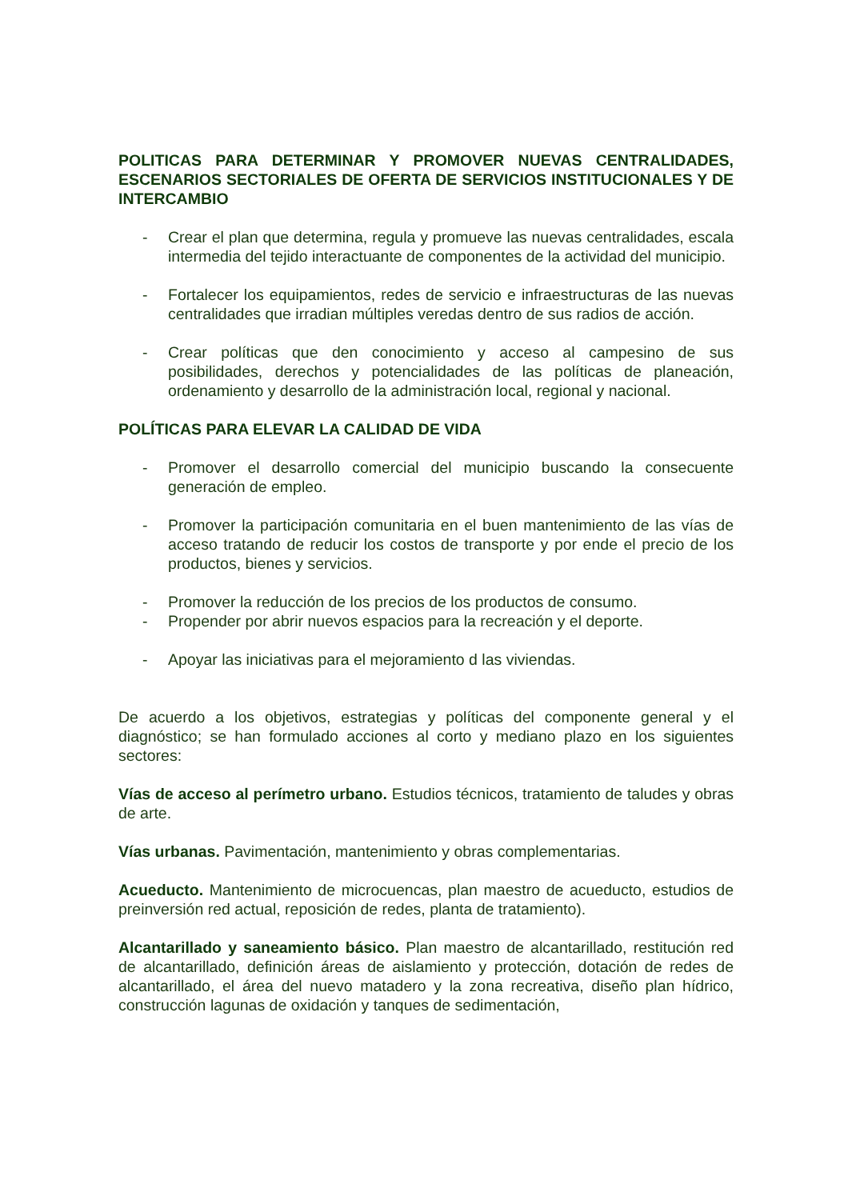POLITICAS PARA DETERMINAR Y PROMOVER NUEVAS CENTRALIDADES, ESCENARIOS SECTORIALES DE OFERTA DE SERVICIOS INSTITUCIONALES Y DE INTERCAMBIO
- Crear el plan que determina, regula y promueve las nuevas centralidades, escala intermedia del tejido interactuante de componentes de la actividad del municipio.
- Fortalecer los equipamientos, redes de servicio e infraestructuras de las nuevas centralidades que irradian múltiples veredas dentro de sus radios de acción.
- Crear políticas que den conocimiento y acceso al campesino de sus posibilidades, derechos y potencialidades de las políticas de planeación, ordenamiento y desarrollo de la administración local, regional y nacional.
POLÍTICAS PARA ELEVAR LA CALIDAD DE VIDA
- Promover el desarrollo comercial del municipio buscando la consecuente generación de empleo.
- Promover la participación comunitaria en el buen mantenimiento de las vías de acceso tratando de reducir los costos de transporte y por ende el precio de los productos, bienes y servicios.
- Promover la reducción de los precios de los productos de consumo.
- Propender por abrir nuevos espacios para la recreación y el deporte.
- Apoyar las iniciativas para el mejoramiento d las viviendas.
De acuerdo a los objetivos, estrategias y políticas del componente general y el diagnóstico; se han formulado acciones al corto y mediano plazo en los siguientes sectores:
Vías de acceso al perímetro urbano. Estudios técnicos, tratamiento de taludes y obras de arte.
Vías urbanas. Pavimentación, mantenimiento y obras complementarias.
Acueducto. Mantenimiento de microcuencas, plan maestro de acueducto, estudios de preinversión red actual, reposición de redes, planta de tratamiento).
Alcantarillado y saneamiento básico. Plan maestro de alcantarillado, restitución red de alcantarillado, definición áreas de aislamiento y protección, dotación de redes de alcantarillado, el área del nuevo matadero y la zona recreativa, diseño plan hídrico, construcción lagunas de oxidación y tanques de sedimentación,